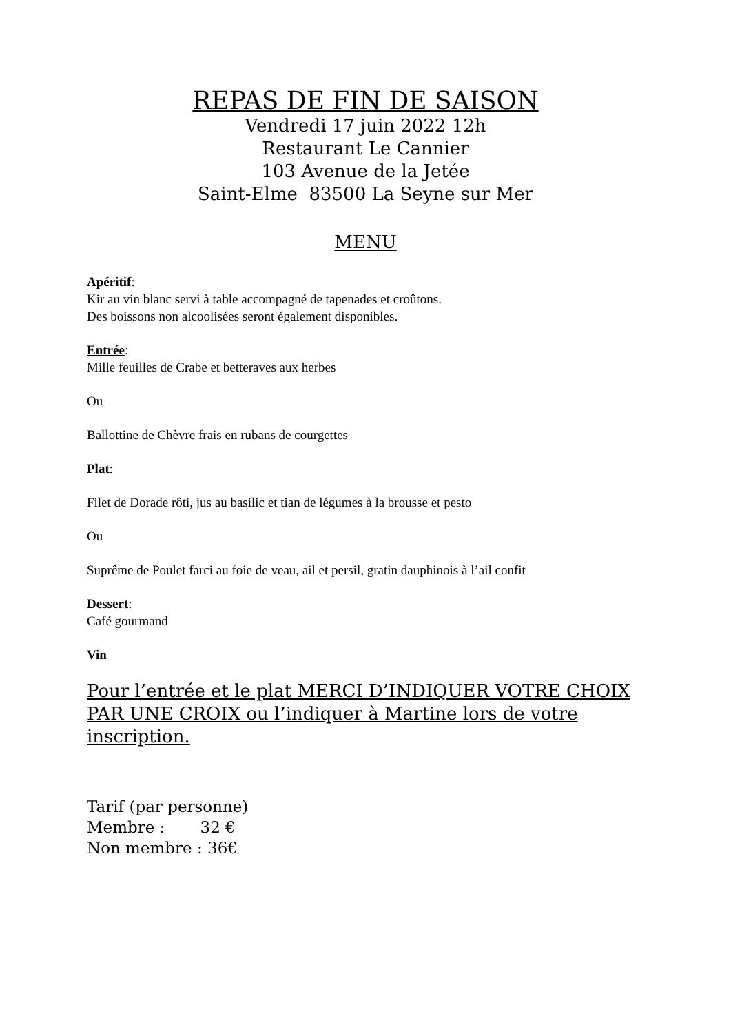REPAS DE FIN DE SAISON
Vendredi 17 juin 2022 12h
Restaurant Le Cannier
103 Avenue de la Jetée
Saint-Elme 83500 La Seyne sur Mer
MENU
Apéritif:
Kir au vin blanc servi à table accompagné de tapenades et croûtons.
Des boissons non alcoolisées seront également disponibles.
Entrée:
Mille feuilles de Crabe et betteraves aux herbes
Ou
Ballottine de Chèvre frais en rubans de courgettes
Plat:
Filet de Dorade rôti, jus au basilic et tian de légumes à la brousse et pesto
Ou
Suprême de Poulet farci au foie de veau, ail et persil, gratin dauphinois à l’ail confit
Dessert:
Café gourmand
Vin
Pour l’entrée et le plat MERCI D’INDIQUER VOTRE CHOIX PAR UNE CROIX ou l’indiquer à Martine lors de votre inscription.
Tarif (par personne)
Membre : 32 €
Non membre : 36€